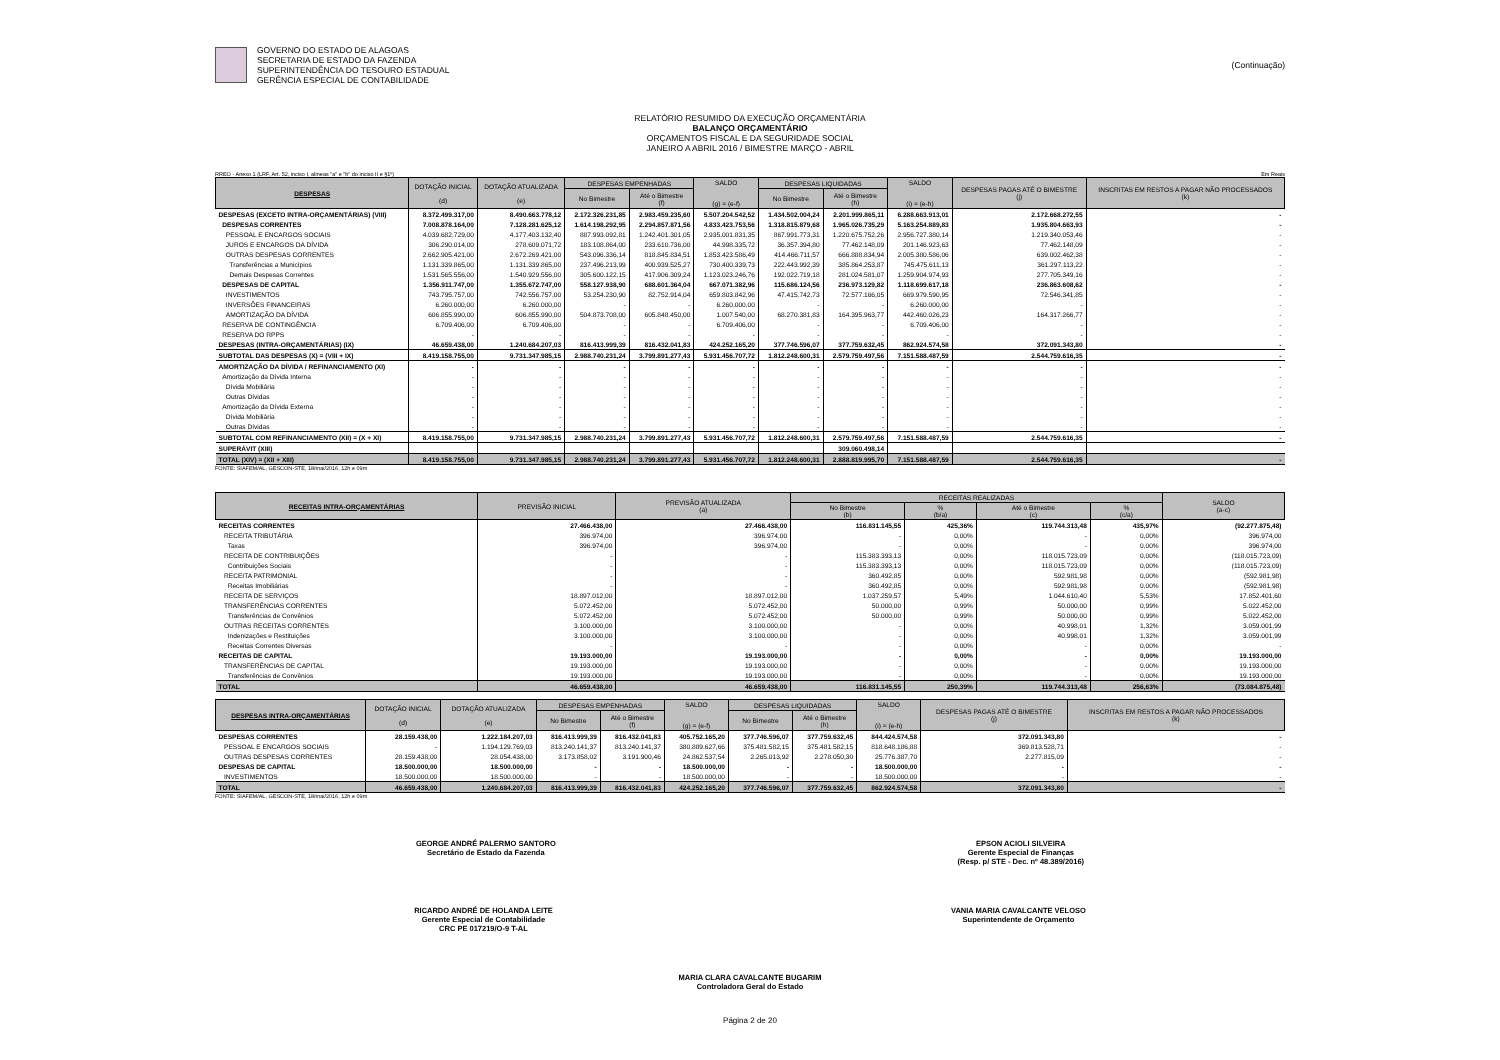GOVERNO DO ESTADO DE ALAGOAS
SECRETARIA DE ESTADO DA FAZENDA
SUPERINTENDÊNCIA DO TESOURO ESTADUAL
GERÊNCIA ESPECIAL DE CONTABILIDADE
(Continuação)
RELATÓRIO RESUMIDO DA EXECUÇÃO ORÇAMENTÁRIA
BALANÇO ORÇAMENTÁRIO
ORÇAMENTOS FISCAL E DA SEGURIDADE SOCIAL
JANEIRO A ABRIL 2016 / BIMESTRE MARÇO - ABRIL
RREO - Anexo 1 (LRF, Art. 52, inciso I, alíneas "a" e "b" do inciso II e §1º) Em Reais
| DESPESAS | DOTAÇÃO INICIAL (d) | DOTAÇÃO ATUALIZADA (e) | DESPESAS EMPENHADAS | | SALDO (g) = (e-f) | DESPESAS LIQUIDADAS | | SALDO (i) = (e-h) | DESPESAS PAGAS ATÉ O BIMESTRE (j) | INSCRITAS EM RESTOS A PAGAR NÃO PROCESSADOS (k) |
| --- | --- | --- | --- | --- | --- | --- | --- | --- | --- | --- |
| | | | No Bimestre | Até o Bimestre (f) | | No Bimestre | Até o Bimestre (h) | | | |
| DESPESAS (EXCETO INTRA-ORÇAMENTÁRIAS) (VIII) | 8.372.499.317,00 | 8.490.663.778,12 | 2.172.326.231,85 | 2.983.459.235,60 | 5.507.204.542,52 | 1.434.502.004,24 | 2.201.999.865,11 | 6.288.663.913,01 | 2.172.668.272,55 | - |
| DESPESAS CORRENTES | 7.008.878.164,00 | 7.128.281.625,12 | 1.614.198.292,95 | 2.294.857.871,56 | 4.833.423.753,56 | 1.318.815.879,68 | 1.965.026.735,29 | 5.163.254.889,83 | 1.935.804.663,93 | - |
| PESSOAL E ENCARGOS SOCIAIS | 4.039.682.729,00 | 4.177.403.132,40 | 887.993.092,81 | 1.242.401.301,05 | 2.935.001.831,35 | 867.991.773,31 | 1.220.675.752,26 | 2.956.727.380,14 | 1.219.340.053,46 | - |
| JUROS E ENCARGOS DA DÍVIDA | 306.290.014,00 | 278.609.071,72 | 183.108.864,00 | 233.610.736,00 | 44.998.335,72 | 36.357.394,80 | 77.462.148,09 | 201.146.923,63 | 77.462.148,09 | - |
| OUTRAS DESPESAS CORRENTES | 2.662.905.421,00 | 2.672.269.421,00 | 543.096.336,14 | 818.845.834,51 | 1.853.423.586,49 | 414.466.711,57 | 666.888.834,94 | 2.005.380.586,06 | 639.002.462,38 | - |
| Transferências a Municípios | 1.131.339.865,00 | 1.131.339.865,00 | 237.496.213,99 | 400.939.525,27 | 730.400.339,73 | 222.443.992,39 | 385.864.253,87 | 745.475.611,13 | 361.297.113,22 | - |
| Demais Despesas Correntes | 1.531.565.556,00 | 1.540.929.556,00 | 305.600.122,15 | 417.906.309,24 | 1.123.023.246,76 | 192.022.719,18 | 281.024.581,07 | 1.259.904.974,93 | 277.705.349,16 | - |
| DESPESAS DE CAPITAL | 1.356.911.747,00 | 1.355.672.747,00 | 558.127.938,90 | 688.601.364,04 | 667.071.382,96 | 115.686.124,56 | 236.973.129,82 | 1.118.699.617,18 | 236.863.608,62 | - |
| INVESTIMENTOS | 743.795.757,00 | 742.556.757,00 | 53.254.230,90 | 82.752.914,04 | 659.803.842,96 | 47.415.742,73 | 72.577.166,05 | 669.979.590,95 | 72.546.341,85 | - |
| INVERSÕES FINANCEIRAS | 6.260.000,00 | 6.260.000,00 | - | - | 6.260.000,00 | - | - | 6.260.000,00 | - | - |
| AMORTIZAÇÃO DA DÍVIDA | 606.855.990,00 | 606.855.990,00 | 504.873.708,00 | 605.848.450,00 | 1.007.540,00 | 68.270.381,83 | 164.395.963,77 | 442.460.026,23 | 164.317.266,77 | - |
| RESERVA DE CONTINGÊNCIA | 6.709.406,00 | 6.709.406,00 | - | - | 6.709.406,00 | - | - | 6.709.406,00 | - | - |
| RESERVA DO RPPS | - | - | - | - | - | - | - | - | - | - |
| DESPESAS (INTRA-ORÇAMENTÁRIAS) (IX) | 46.659.438,00 | 1.240.684.207,03 | 816.413.999,39 | 816.432.041,83 | 424.252.165,20 | 377.746.596,07 | 377.759.632,45 | 862.924.574,58 | 372.091.343,80 | - |
| SUBTOTAL DAS DESPESAS (X) = (VIII + IX) | 8.419.158.755,00 | 9.731.347.985,15 | 2.988.740.231,24 | 3.799.891.277,43 | 5.931.456.707,72 | 1.812.248.600,31 | 2.579.759.497,56 | 7.151.588.487,59 | 2.544.759.616,35 | - |
| AMORTIZAÇÃO DA DÍVIDA / REFINANCIAMENTO (XI) | - | - | - | - | - | - | - | - | - | - |
| Amortização da Dívida Interna | - | - | - | - | - | - | - | - | - | - |
| Dívida Mobiliária | - | - | - | - | - | - | - | - | - | - |
| Outras Dívidas | - | - | - | - | - | - | - | - | - | - |
| Amortização da Dívida Externa | - | - | - | - | - | - | - | - | - | - |
| Dívida Mobiliária | - | - | - | - | - | - | - | - | - | - |
| Outras Dívidas | - | - | - | - | - | - | - | - | - | - |
| SUBTOTAL COM REFINANCIAMENTO (XII) = (X + XI) | 8.419.158.755,00 | 9.731.347.985,15 | 2.988.740.231,24 | 3.799.891.277,43 | 5.931.456.707,72 | 1.812.248.600,31 | 2.579.759.497,56 | 7.151.588.487,59 | 2.544.759.616,35 | - |
| SUPERÁVIT (XIII) | | | | | | | 309.060.498,14 | | | |
| TOTAL (XIV) = (XII + XIII) | 8.419.158.755,00 | 9.731.347.985,15 | 2.988.740.231,24 | 3.799.891.277,43 | 5.931.456.707,72 | 1.812.248.600,31 | 2.888.819.995,70 | 7.151.588.487,59 | 2.544.759.616,35 | - |
FONTE: SIAFEM/AL, GESCON-STE, 18/mai/2016, 12h e 09m
| RECEITAS INTRA-ORÇAMENTÁRIAS | PREVISÃO INICIAL | PREVISÃO ATUALIZADA (a) | RECEITAS REALIZADAS | | | | SALDO (a-c) |
| --- | --- | --- | --- | --- | --- | --- | --- |
| | | | No Bimestre (b) | % (b/a) | Até o Bimestre (c) | % (c/a) | |
| RECEITAS CORRENTES | 27.466.438,00 | 27.466.438,00 | 116.831.145,55 | 425,36% | 119.744.313,48 | 435,97% | (92.277.875,48) |
| RECEITA TRIBUTÁRIA | 396.974,00 | 396.974,00 | - | 0,00% | - | 0,00% | 396.974,00 |
| Taxas | 396.974,00 | 396.974,00 | - | 0,00% | - | 0,00% | 396.974,00 |
| RECEITA DE CONTRIBUIÇÕES | - | - | 115.383.393,13 | 0,00% | 118.015.723,09 | 0,00% | (118.015.723,09) |
| Contribuições Sociais | - | - | 115.383.393,13 | 0,00% | 118.015.723,09 | 0,00% | (118.015.723,09) |
| RECEITA PATRIMONIAL | - | - | 360.492,85 | 0,00% | 592.981,98 | 0,00% | (592.981,98) |
| Receitas Imobiliárias | - | - | 360.492,85 | 0,00% | 592.981,98 | 0,00% | (592.981,98) |
| RECEITA DE SERVIÇOS | 18.897.012,00 | 18.897.012,00 | 1.037.259,57 | 5,49% | 1.044.610,40 | 5,53% | 17.852.401,60 |
| TRANSFERÊNCIAS CORRENTES | 5.072.452,00 | 5.072.452,00 | 50.000,00 | 0,99% | 50.000,00 | 0,99% | 5.022.452,00 |
| Transferências de Convênios | 5.072.452,00 | 5.072.452,00 | 50.000,00 | 0,99% | 50.000,00 | 0,99% | 5.022.452,00 |
| OUTRAS RECEITAS CORRENTES | 3.100.000,00 | 3.100.000,00 | - | 0,00% | 40.998,01 | 1,32% | 3.059.001,99 |
| Indenizações e Restituições | 3.100.000,00 | 3.100.000,00 | - | 0,00% | 40.998,01 | 1,32% | 3.059.001,99 |
| Receitas Correntes Diversas | - | - | - | 0,00% | - | 0,00% | - |
| RECEITAS DE CAPITAL | 19.193.000,00 | 19.193.000,00 | - | 0,00% | - | 0,00% | 19.193.000,00 |
| TRANSFERÊNCIAS DE CAPITAL | 19.193.000,00 | 19.193.000,00 | - | 0,00% | - | 0,00% | 19.193.000,00 |
| Transferências de Convênios | 19.193.000,00 | 19.193.000,00 | - | 0,00% | - | 0,00% | 19.193.000,00 |
| TOTAL | 46.659.438,00 | 46.659.438,00 | 116.831.145,55 | 250,39% | 119.744.313,48 | 256,63% | (73.084.875,48) |
| DESPESAS INTRA-ORÇAMENTÁRIAS | DOTAÇÃO INICIAL (d) | DOTAÇÃO ATUALIZADA (e) | DESPESAS EMPENHADAS | | SALDO (g) = (e-f) | DESPESAS LIQUIDADAS | | SALDO (i) = (e-h) | DESPESAS PAGAS ATÉ O BIMESTRE (j) | INSCRITAS EM RESTOS A PAGAR NÃO PROCESSADOS (k) |
| --- | --- | --- | --- | --- | --- | --- | --- | --- | --- | --- |
| | | | No Bimestre | Até o Bimestre (f) | | No Bimestre | Até o Bimestre (h) | | | |
| DESPESAS CORRENTES | 28.159.438,00 | 1.222.184.207,03 | 816.413.999,39 | 816.432.041,83 | 405.752.165,20 | 377.746.596,07 | 377.759.632,45 | 844.424.574,58 | 372.091.343,80 | - |
| PESSOAL E ENCARGOS SOCIAIS | - | 1.194.129.769,03 | 813.240.141,37 | 813.240.141,37 | 380.889.627,66 | 375.481.582,15 | 375.481.582,15 | 818.648.186,88 | 369.813.528,71 | - |
| OUTRAS DESPESAS CORRENTES | 28.159.438,00 | 28.054.438,00 | 3.173.858,02 | 3.191.900,46 | 24.862.537,54 | 2.265.013,92 | 2.278.050,30 | 25.776.387,70 | 2.277.815,09 | - |
| DESPESAS DE CAPITAL | 18.500.000,00 | 18.500.000,00 | - | - | 18.500.000,00 | - | - | 18.500.000,00 | - | - |
| INVESTIMENTOS | 18.500.000,00 | 18.500.000,00 | - | - | 18.500.000,00 | - | - | 18.500.000,00 | - | - |
| TOTAL | 46.659.438,00 | 1.240.684.207,03 | 816.413.999,39 | 816.432.041,83 | 424.252.165,20 | 377.746.596,07 | 377.759.632,45 | 862.924.574,58 | 372.091.343,80 | - |
FONTE: SIAFEM/AL, GESCON-STE, 18/mai/2016, 12h e 09m
GEORGE ANDRÉ PALERMO SANTORO
Secretário de Estado da Fazenda
EPSON ACIOLI SILVEIRA
Gerente Especial de Finanças
(Resp. p/ STE - Dec. nº 48.389/2016)
RICARDO ANDRÉ DE HOLANDA LEITE
Gerente Especial de Contabilidade
CRC PE 017219/O-9 T-AL
VANIA MARIA CAVALCANTE VELOSO
Superintendente de Orçamento
MARIA CLARA CAVALCANTE BUGARIM
Controladora Geral do Estado
Página 2 de 20